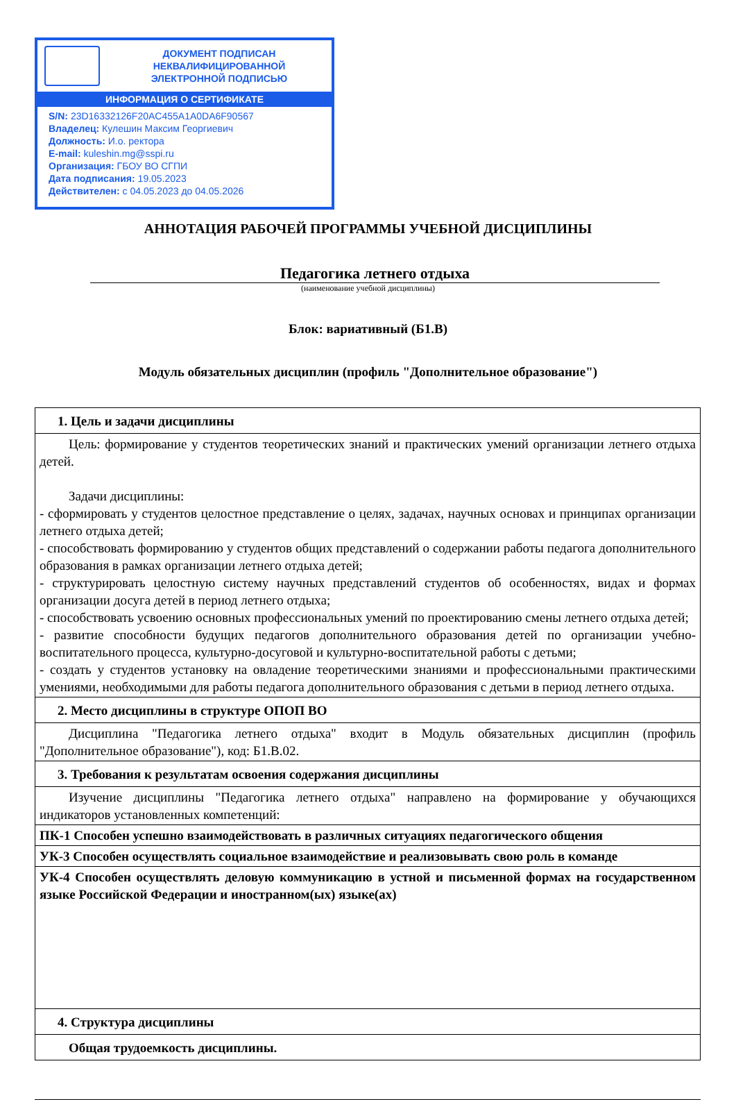ДОКУМЕНТ ПОДПИСАН
НЕКВАЛИФИЦИРОВАННОЙ
ЭЛЕКТРОННОЙ ПОДПИСЬЮ
ИНФОРМАЦИЯ О СЕРТИФИКАТЕ
S/N: 23D16332126F20AC455A1A0DA6F90567
Владелец: Кулешин Максим Георгиевич
Должность: И.о. ректора
E-mail: kuleshin.mg@sspi.ru
Организация: ГБОУ ВО СГПИ
Дата подписания: 19.05.2023
Действителен: с 04.05.2023 до 04.05.2026
АННОТАЦИЯ РАБОЧЕЙ ПРОГРАММЫ УЧЕБНОЙ ДИСЦИПЛИНЫ
Педагогика летнего отдыха
(наименование учебной дисциплины)
Блок: вариативный (Б1.В)
Модуль обязательных дисциплин (профиль "Дополнительное образование")
| 1. Цель и задачи дисциплины |
| Цель: формирование у студентов теоретических знаний и практических умений организации летнего отдыха детей. Задачи дисциплины: - сформировать у студентов целостное представление о целях, задачах, научных основах и принципах организации летнего отдыха детей; - способствовать формированию у студентов общих представлений о содержании работы педагога дополнительного образования в рамках организации летнего отдыха детей; - структурировать целостную систему научных представлений студентов об особенностях, видах и формах организации досуга детей в период летнего отдыха; - способствовать усвоению основных профессиональных умений по проектированию смены летнего отдыха детей; - развитие способности будущих педагогов дополнительного образования детей по организации учебно-воспитательного процесса, культурно-досуговой и культурно-воспитательной работы с детьми; - создать у студентов установку на овладение теоретическими знаниями и профессиональными практическими умениями, необходимыми для работы педагога дополнительного образования с детьми в период летнего отдыха. |
| 2. Место дисциплины в структуре ОПОП ВО |
| Дисциплина "Педагогика летнего отдыха" входит в Модуль обязательных дисциплин (профиль "Дополнительное образование"), код: Б1.В.02. |
| 3. Требования к результатам освоения содержания дисциплины |
| Изучение дисциплины "Педагогика летнего отдыха" направлено на формирование у обучающихся индикаторов установленных компетенций: |
| ПК-1 Способен успешно взаимодействовать в различных ситуациях педагогического общения |
| УК-3 Способен осуществлять социальное взаимодействие и реализовывать свою роль в команде |
| УК-4 Способен осуществлять деловую коммуникацию в устной и письменной формах на государственном языке Российской Федерации и иностранном(ых) языке(ах) |
| 4. Структура дисциплины |
| Общая трудоемкость дисциплины. |